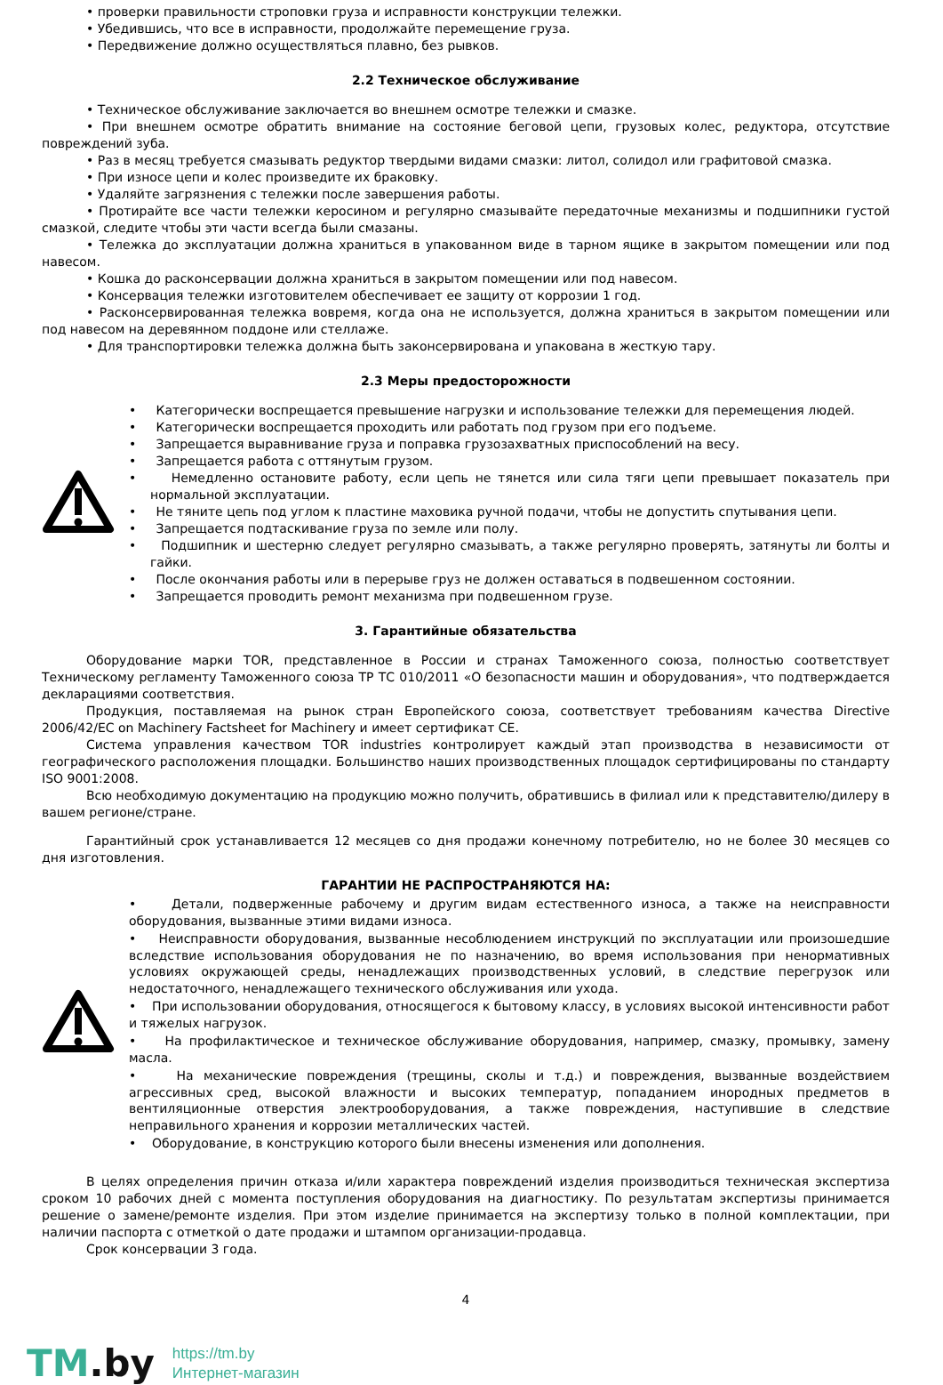• проверки правильности строповки груза и исправности конструкции тележки.
• Убедившись, что все в исправности, продолжайте перемещение груза.
• Передвижение должно осуществляться плавно, без рывков.
2.2 Техническое обслуживание
• Техническое обслуживание заключается во внешнем осмотре тележки и смазке.
• При внешнем осмотре обратить внимание на состояние беговой цепи, грузовых колес, редуктора, отсутствие повреждений зуба.
• Раз в месяц требуется смазывать редуктор твердыми видами смазки: литол, солидол или графитовой смазка.
• При износе цепи и колес произведите их браковку.
• Удаляйте загрязнения с тележки после завершения работы.
• Протирайте все части тележки керосином и регулярно смазывайте передаточные механизмы и подшипники густой смазкой, следите чтобы эти части всегда были смазаны.
• Тележка до эксплуатации должна храниться в упакованном виде в тарном ящике в закрытом помещении или под навесом.
• Кошка до расконсервации должна храниться в закрытом помещении или под навесом.
• Консервация тележки изготовителем обеспечивает ее защиту от коррозии 1 год.
• Расконсервированная тележка вовремя, когда она не используется, должна храниться в закрытом помещении или под навесом на деревянном поддоне или стеллаже.
• Для транспортировки тележка должна быть законсервирована и упакована в жесткую тару.
2.3 Меры предосторожности
• Категорически воспрещается превышение нагрузки и использование тележки для перемещения людей.
• Категорически воспрещается проходить или работать под грузом при его подъеме.
• Запрещается выравнивание груза и поправка грузозахватных приспособлений на весу.
• Запрещается работа с оттянутым грузом.
• Немедленно остановите работу, если цепь не тянется или сила тяги цепи превышает показатель при нормальной эксплуатации.
• Не тяните цепь под углом к пластине маховика ручной подачи, чтобы не допустить спутывания цепи.
• Запрещается подтаскивание груза по земле или полу.
• Подшипник и шестерню следует регулярно смазывать, а также регулярно проверять, затянуты ли болты и гайки.
• После окончания работы или в перерыве груз не должен оставаться в подвешенном состоянии.
• Запрещается проводить ремонт механизма при подвешенном грузе.
3. Гарантийные обязательства
Оборудование марки TOR, представленное в России и странах Таможенного союза, полностью соответствует Техническому регламенту Таможенного союза ТР ТС 010/2011 «О безопасности машин и оборудования», что подтверждается декларациями соответствия.
Продукция, поставляемая на рынок стран Европейского союза, соответствует требованиям качества Directive 2006/42/EC on Machinery Factsheet for Machinery и имеет сертификат CE.
Система управления качеством TOR industries контролирует каждый этап производства в независимости от географического расположения площадки. Большинство наших производственных площадок сертифицированы по стандарту ISO 9001:2008.
Всю необходимую документацию на продукцию можно получить, обратившись в филиал или к представителю/дилеру в вашем регионе/стране.
Гарантийный срок устанавливается 12 месяцев со дня продажи конечному потребителю, но не более 30 месяцев со дня изготовления.
ГАРАНТИИ НЕ РАСПРОСТРАНЯЮТСЯ НА:
• Детали, подверженные рабочему и другим видам естественного износа, а также на неисправности оборудования, вызванные этими видами износа.
• Неисправности оборудования, вызванные несоблюдением инструкций по эксплуатации или произошедшие вследствие использования оборудования не по назначению, во время использования при ненормативных условиях окружающей среды, ненадлежащих производственных условий, в следствие перегрузок или недостаточного, ненадлежащего технического обслуживания или ухода.
• При использовании оборудования, относящегося к бытовому классу, в условиях высокой интенсивности работ и тяжелых нагрузок.
• На профилактическое и техническое обслуживание оборудования, например, смазку, промывку, замену масла.
• На механические повреждения (трещины, сколы и т.д.) и повреждения, вызванные воздействием агрессивных сред, высокой влажности и высоких температур, попаданием инородных предметов в вентиляционные отверстия электрооборудования, а также повреждения, наступившие в следствие неправильного хранения и коррозии металлических частей.
• Оборудование, в конструкцию которого были внесены изменения или дополнения.
В целях определения причин отказа и/или характера повреждений изделия производиться техническая экспертиза сроком 10 рабочих дней с момента поступления оборудования на диагностику. По результатам экспертизы принимается решение о замене/ремонте изделия. При этом изделие принимается на экспертизу только в полной комплектации, при наличии паспорта с отметкой о дате продажи и штампом организации-продавца.
Срок консервации 3 года.
4
TM.by
https://tm.by
Интернет-магазин